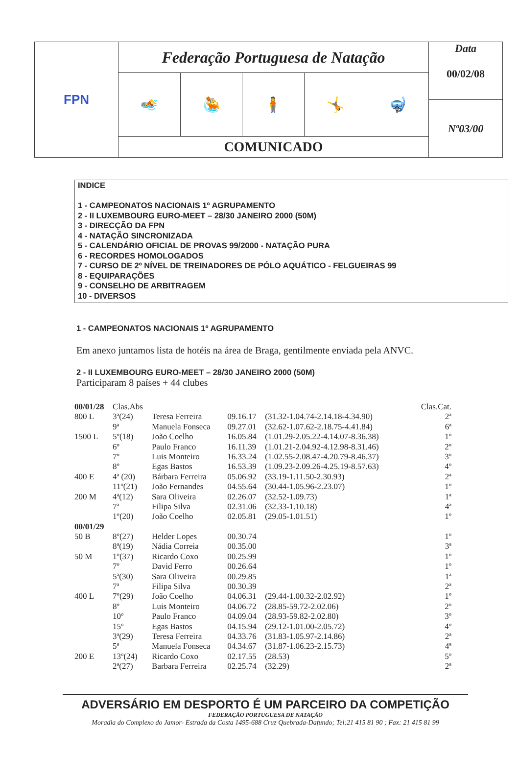FPN
Federação Portuguesa de Natação
🏊
🤽
🧍
🤸
🤿
COMUNICADO
Data
00/02/08
Nº03/00
INDICE
1 - CAMPEONATOS NACIONAIS 1º AGRUPAMENTO
2 - II LUXEMBOURG EURO-MEET – 28/30 JANEIRO 2000 (50M)
3 - DIRECÇÃO DA FPN
4 - NATAÇÃO SINCRONIZADA
5 - CALENDÁRIO OFICIAL DE PROVAS 99/2000 - NATAÇÃO PURA
6 - RECORDES HOMOLOGADOS
7 - CURSO DE 2º NÍVEL DE TREINADORES DE PÓLO AQUÁTICO - FELGUEIRAS 99
8 - EQUIPARAÇÕES
9 - CONSELHO DE ARBITRAGEM
10 - DIVERSOS
1 - CAMPEONATOS NACIONAIS 1º AGRUPAMENTO
Em anexo juntamos lista de hotéis na área de Braga, gentilmente enviada pela ANVC.
2 - II LUXEMBOURG EURO-MEET – 28/30 JANEIRO 2000 (50M)
Participaram 8 países + 44 clubes
| 00/01/28 | Clas.Abs | | | | Clas.Cat. |
| 800 L | 3ª(24) | Teresa Ferreira | 09.16.17 | (31.32-1.04.74-2.14.18-4.34.90) | 2ª |
| | 9ª | Manuela Fonseca | 09.27.01 | (32.62-1.07.62-2.18.75-4.41.84) | 6ª |
| 1500 L | 5º(18) | João Coelho | 16.05.84 | (1.01.29-2.05.22-4.14.07-8.36.38) | 1º |
| | 6º | Paulo Franco | 16.11.39 | (1.01.21-2.04.92-4.12.98-8.31.46) | 2º |
| | 7º | Luis Monteiro | 16.33.24 | (1.02.55-2.08.47-4.20.79-8.46.37) | 3º |
| | 8º | Egas Bastos | 16.53.39 | (1.09.23-2.09.26-4.25.19-8.57.63) | 4º |
| 400 E | 4ª (20) | Bárbara Ferreira | 05.06.92 | (33.19-1.11.50-2.30.93) | 2ª |
| | 11º(21) | João Fernandes | 04.55.64 | (30.44-1.05.96-2.23.07) | 1º |
| 200 M | 4ª(12) | Sara Oliveira | 02.26.07 | (32.52-1.09.73) | 1ª |
| | 7ª | Filipa Silva | 02.31.06 | (32.33-1.10.18) | 4ª |
| | 1º(20) | João Coelho | 02.05.81 | (29.05-1.01.51) | 1º |
| 00/01/29 | | | | | |
| 50 B | 8º(27) | Helder Lopes | 00.30.74 | | 1º |
| | 8ª(19) | Nádia Correia | 00.35.00 | | 3ª |
| 50 M | 1º(37) | Ricardo Coxo | 00.25.99 | | 1º |
| | 7º | David Ferro | 00.26.64 | | 1º |
| | 5ª(30) | Sara Oliveira | 00.29.85 | | 1ª |
| | 7ª | Filipa Silva | 00.30.39 | | 2ª |
| 400 L | 7º(29) | João Coelho | 04.06.31 | (29.44-1.00.32-2.02.92) | 1º |
| | 8º | Luis Monteiro | 04.06.72 | (28.85-59.72-2.02.06) | 2º |
| | 10º | Paulo Franco | 04.09.04 | (28.93-59.82-2.02.80) | 3º |
| | 15º | Egas Bastos | 04.15.94 | (29.12-1.01.00-2.05.72) | 4º |
| | 3ª(29) | Teresa Ferreira | 04.33.76 | (31.83-1.05.97-2.14.86) | 2ª |
| | 5ª | Manuela Fonseca | 04.34.67 | (31.87-1.06.23-2.15.73) | 4ª |
| 200 E | 13º(24) | Ricardo Coxo | 02.17.55 | (28.53) | 5º |
| | 2ª(27) | Barbara Ferreira | 02.25.74 | (32.29) | 2ª |
ADVERSÁRIO EM DESPORTO É UM PARCEIRO DA COMPETIÇÃO
FEDERAÇÃO PORTUGUESA DE NATAÇÃO
Moradia do Complexo do Jamor- Estrada da Costa 1495-688 Cruz Quebrada-Dafundo; Tel:21 415 81 90 ; Fax: 21 415 81 99